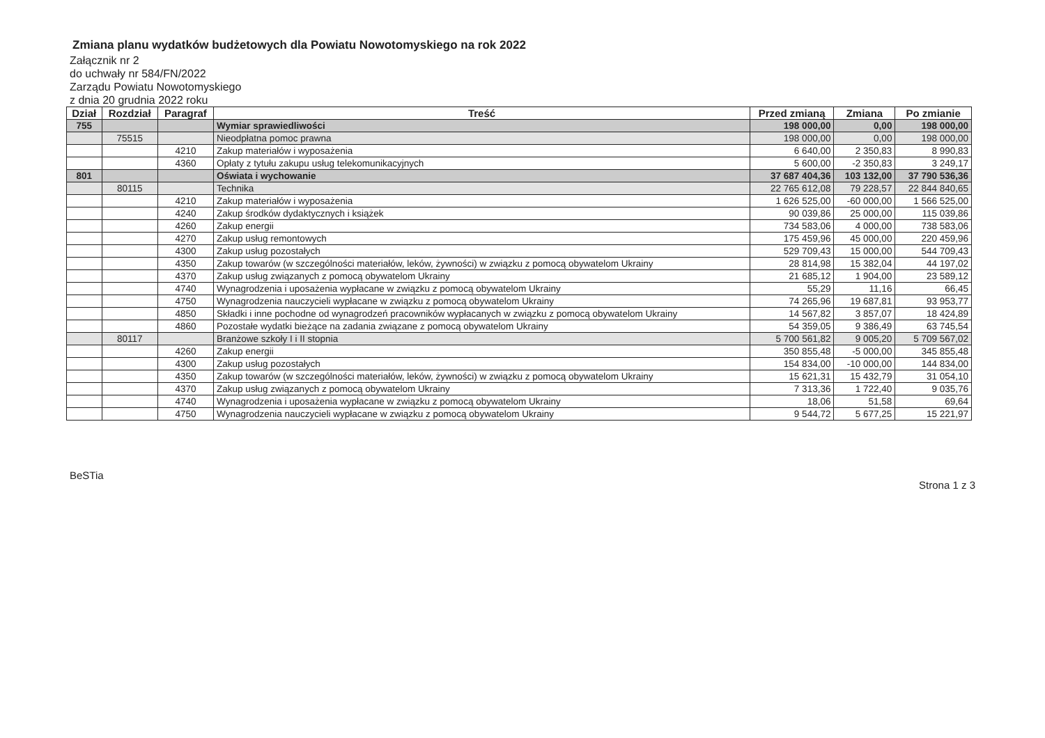Zmiana planu wydatków budżetowych dla Powiatu Nowotomyskiego na rok 2022
Załącznik nr 2
do uchwały nr 584/FN/2022
Zarządu Powiatu Nowotomyskiego
z dnia 20 grudnia 2022 roku
| Dział | Rozdział | Paragraf | Treść | Przed zmianą | Zmiana | Po zmianie |
| --- | --- | --- | --- | --- | --- | --- |
| 755 | | | Wymiar sprawiedliwości | 198 000,00 | 0,00 | 198 000,00 |
| | 75515 | | Nieodpłatna pomoc prawna | 198 000,00 | 0,00 | 198 000,00 |
| | | 4210 | Zakup materiałów i wyposażenia | 6 640,00 | 2 350,83 | 8 990,83 |
| | | 4360 | Opłaty z tytułu zakupu usług telekomunikacyjnych | 5 600,00 | -2 350,83 | 3 249,17 |
| 801 | | | Oświata i wychowanie | 37 687 404,36 | 103 132,00 | 37 790 536,36 |
| | 80115 | | Technika | 22 765 612,08 | 79 228,57 | 22 844 840,65 |
| | | 4210 | Zakup materiałów i wyposażenia | 1 626 525,00 | -60 000,00 | 1 566 525,00 |
| | | 4240 | Zakup środków dydaktycznych i książek | 90 039,86 | 25 000,00 | 115 039,86 |
| | | 4260 | Zakup energii | 734 583,06 | 4 000,00 | 738 583,06 |
| | | 4270 | Zakup usług remontowych | 175 459,96 | 45 000,00 | 220 459,96 |
| | | 4300 | Zakup usług pozostałych | 529 709,43 | 15 000,00 | 544 709,43 |
| | | 4350 | Zakup towarów (w szczególności materiałów, leków, żywności) w związku z pomocą obywatelom Ukrainy | 28 814,98 | 15 382,04 | 44 197,02 |
| | | 4370 | Zakup usług związanych z pomocą obywatelom Ukrainy | 21 685,12 | 1 904,00 | 23 589,12 |
| | | 4740 | Wynagrodzenia i uposażenia wypłacane w związku z pomocą obywatelom Ukrainy | 55,29 | 11,16 | 66,45 |
| | | 4750 | Wynagrodzenia nauczycieli wypłacane w związku z pomocą obywatelom Ukrainy | 74 265,96 | 19 687,81 | 93 953,77 |
| | | 4850 | Składki i inne pochodne od wynagrodzeń pracowników wypłacanych w związku z pomocą obywatelom Ukrainy | 14 567,82 | 3 857,07 | 18 424,89 |
| | | 4860 | Pozostałe wydatki bieżące na zadania związane z pomocą obywatelom Ukrainy | 54 359,05 | 9 386,49 | 63 745,54 |
| | 80117 | | Branżowe szkoły I i II stopnia | 5 700 561,82 | 9 005,20 | 5 709 567,02 |
| | | 4260 | Zakup energii | 350 855,48 | -5 000,00 | 345 855,48 |
| | | 4300 | Zakup usług pozostałych | 154 834,00 | -10 000,00 | 144 834,00 |
| | | 4350 | Zakup towarów (w szczególności materiałów, leków, żywności) w związku z pomocą obywatelom Ukrainy | 15 621,31 | 15 432,79 | 31 054,10 |
| | | 4370 | Zakup usług związanych z pomocą obywatelom Ukrainy | 7 313,36 | 1 722,40 | 9 035,76 |
| | | 4740 | Wynagrodzenia i uposażenia wypłacane w związku z pomocą obywatelom Ukrainy | 18,06 | 51,58 | 69,64 |
| | | 4750 | Wynagrodzenia nauczycieli wypłacane w związku z pomocą obywatelom Ukrainy | 9 544,72 | 5 677,25 | 15 221,97 |
BeSTia Strona 1 z 3